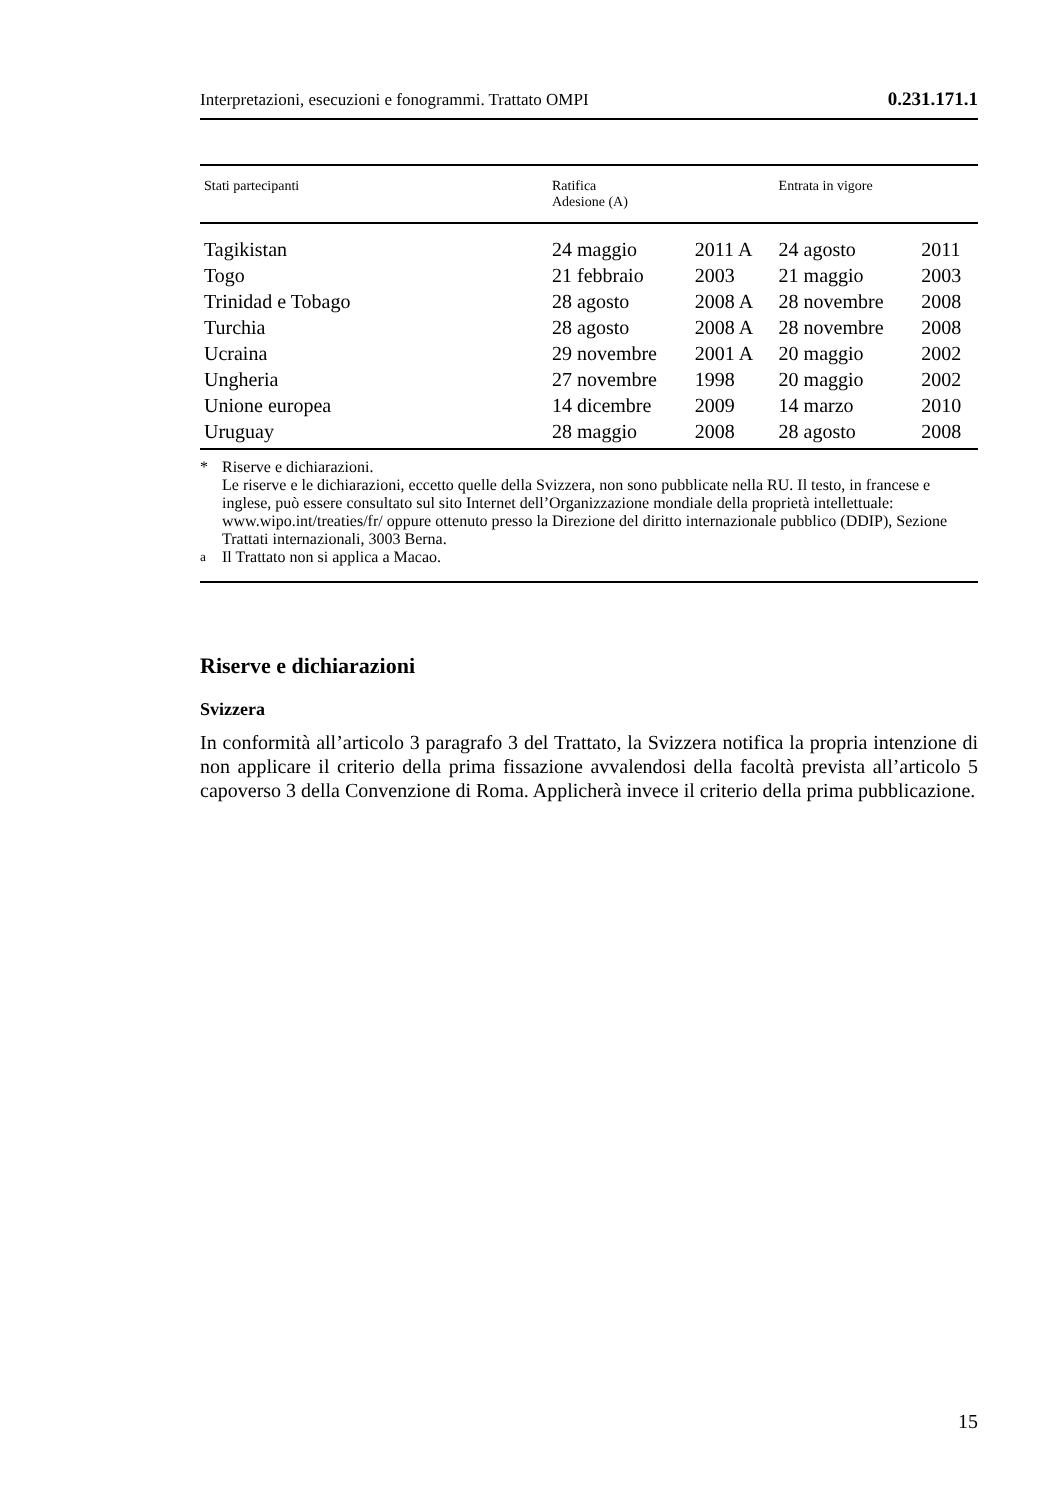Interpretazioni, esecuzioni e fonogrammi. Trattato OMPI 0.231.171.1
| Stati partecipanti | Ratifica Adesione (A) | | Entrata in vigore | |
| --- | --- | --- | --- | --- |
| Tagikistan | 24 maggio | 2011 A | 24 agosto | 2011 |
| Togo | 21 febbraio | 2003 | 21 maggio | 2003 |
| Trinidad e Tobago | 28 agosto | 2008 A | 28 novembre | 2008 |
| Turchia | 28 agosto | 2008 A | 28 novembre | 2008 |
| Ucraina | 29 novembre | 2001 A | 20 maggio | 2002 |
| Ungheria | 27 novembre | 1998 | 20 maggio | 2002 |
| Unione europea | 14 dicembre | 2009 | 14 marzo | 2010 |
| Uruguay | 28 maggio | 2008 | 28 agosto | 2008 |
* Riserve e dichiarazioni.
Le riserve e le dichiarazioni, eccetto quelle della Svizzera, non sono pubblicate nella RU. Il testo, in francese e inglese, può essere consultato sul sito Internet dell’Organizzazione mondiale della proprietà intellettuale: www.wipo.int/treaties/fr/ oppure ottenuto presso la Direzione del diritto internazionale pubblico (DDIP), Sezione Trattati internazionali, 3003 Berna.
<sup>a</sup> Il Trattato non si applica a Macao.
Riserve e dichiarazioni
Svizzera
In conformità all’articolo 3 paragrafo 3 del Trattato, la Svizzera notifica la propria intenzione di non applicare il criterio della prima fissazione avvalendosi della facoltà prevista all’articolo 5 capoverso 3 della Convenzione di Roma. Applicherà invece il criterio della prima pubblicazione.
15